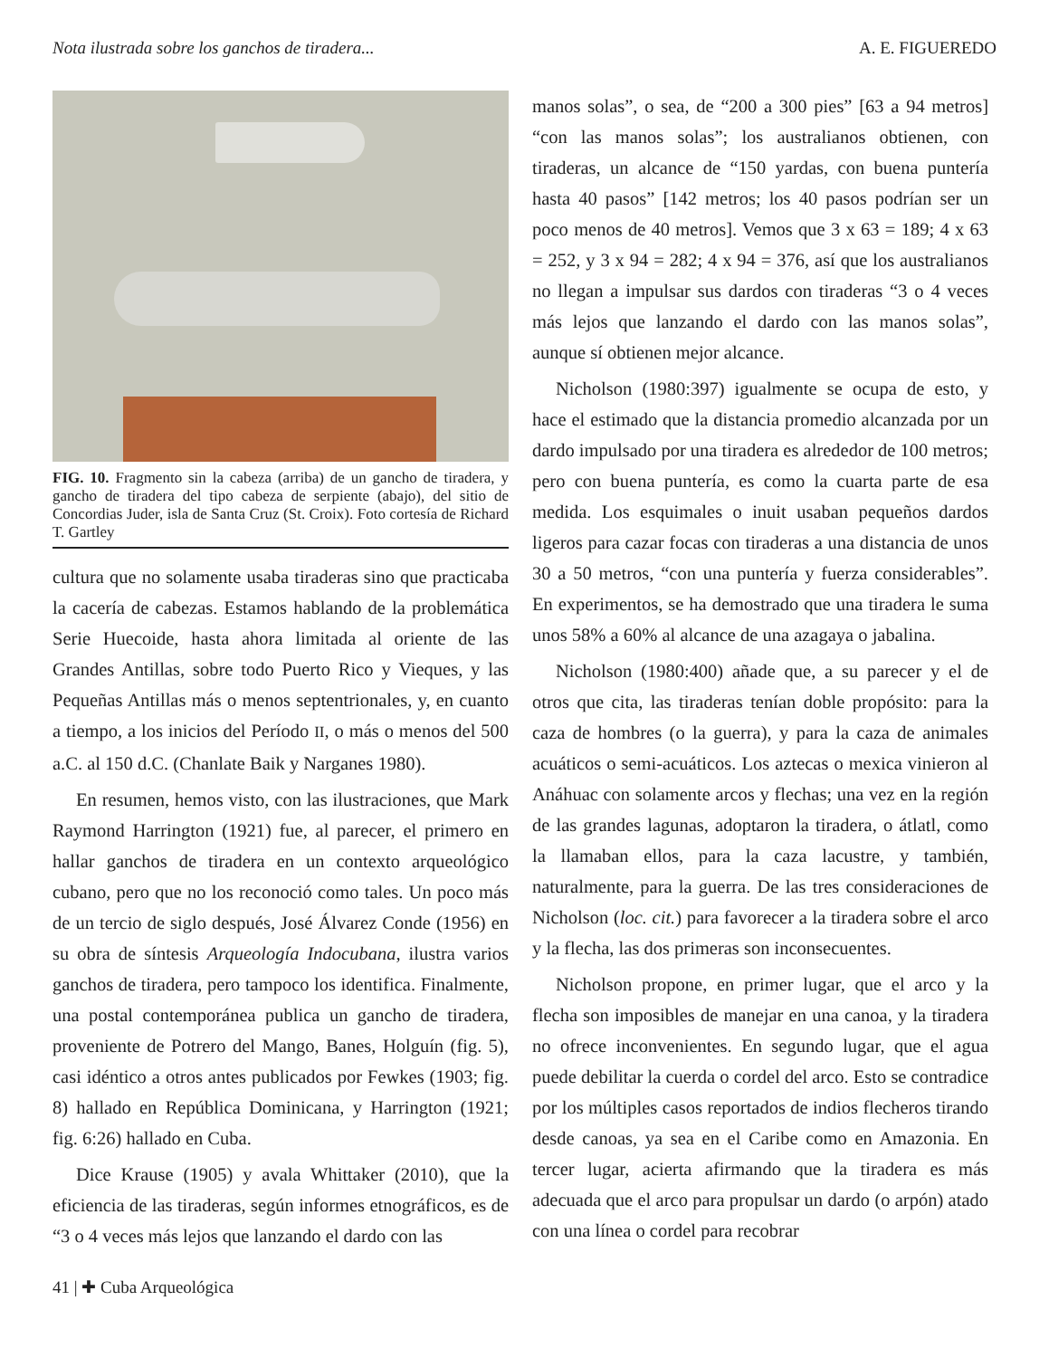Nota ilustrada sobre los ganchos de tiradera... A. E. FIGUEREDO
FIG. 10. Fragmento sin la cabeza (arriba) de un gancho de tiradera, y gancho de tiradera del tipo cabeza de serpiente (abajo), del sitio de Concordias Juder, isla de Santa Cruz (St. Croix). Foto cortesía de Richard T. Gartley
cultura que no solamente usaba tiraderas sino que practicaba la cacería de cabezas. Estamos hablando de la problemática Serie Huecoide, hasta ahora limitada al oriente de las Grandes Antillas, sobre todo Puerto Rico y Vieques, y las Pequeñas Antillas más o menos septentrionales, y, en cuanto a tiempo, a los inicios del Período II, o más o menos del 500 a.C. al 150 d.C. (Chanlate Baik y Narganes 1980).
En resumen, hemos visto, con las ilustraciones, que Mark Raymond Harrington (1921) fue, al parecer, el primero en hallar ganchos de tiradera en un contexto arqueológico cubano, pero que no los reconoció como tales. Un poco más de un tercio de siglo después, José Álvarez Conde (1956) en su obra de síntesis Arqueología Indocubana, ilustra varios ganchos de tiradera, pero tampoco los identifica. Finalmente, una postal contemporánea publica un gancho de tiradera, proveniente de Potrero del Mango, Banes, Holguín (fig. 5), casi idéntico a otros antes publicados por Fewkes (1903; fig. 8) hallado en República Dominicana, y Harrington (1921; fig. 6:26) hallado en Cuba.
Dice Krause (1905) y avala Whittaker (2010), que la eficiencia de las tiraderas, según informes etnográficos, es de “3 o 4 veces más lejos que lanzando el dardo con las
manos solas”, o sea, de “200 a 300 pies” [63 a 94 metros] “con las manos solas”; los australianos obtienen, con tiraderas, un alcance de “150 yardas, con buena puntería hasta 40 pasos” [142 metros; los 40 pasos podrían ser un poco menos de 40 metros]. Vemos que 3 x 63 = 189; 4 x 63 = 252, y 3 x 94 = 282; 4 x 94 = 376, así que los australianos no llegan a impulsar sus dardos con tiraderas “3 o 4 veces más lejos que lanzando el dardo con las manos solas”, aunque sí obtienen mejor alcance.
Nicholson (1980:397) igualmente se ocupa de esto, y hace el estimado que la distancia promedio alcanzada por un dardo impulsado por una tiradera es alrededor de 100 metros; pero con buena puntería, es como la cuarta parte de esa medida. Los esquimales o inuit usaban pequeños dardos ligeros para cazar focas con tiraderas a una distancia de unos 30 a 50 metros, “con una puntería y fuerza considerables”. En experimentos, se ha demostrado que una tiradera le suma unos 58% a 60% al alcance de una azagaya o jabalina.
Nicholson (1980:400) añade que, a su parecer y el de otros que cita, las tiraderas tenían doble propósito: para la caza de hombres (o la guerra), y para la caza de animales acuáticos o semi-acuáticos. Los aztecas o mexica vinieron al Anáhuac con solamente arcos y flechas; una vez en la región de las grandes lagunas, adoptaron la tiradera, o átlatl, como la llamaban ellos, para la caza lacustre, y también, naturalmente, para la guerra. De las tres consideraciones de Nicholson (loc. cit.) para favorecer a la tiradera sobre el arco y la flecha, las dos primeras son inconsecuentes.
Nicholson propone, en primer lugar, que el arco y la flecha son imposibles de manejar en una canoa, y la tiradera no ofrece inconvenientes. En segundo lugar, que el agua puede debilitar la cuerda o cordel del arco. Esto se contradice por los múltiples casos reportados de indios flecheros tirando desde canoas, ya sea en el Caribe como en Amazonia. En tercer lugar, acierta afirmando que la tiradera es más adecuada que el arco para propulsar un dardo (o arpón) atado con una línea o cordel para recobrar
41 | ✚ Cuba Arqueológica